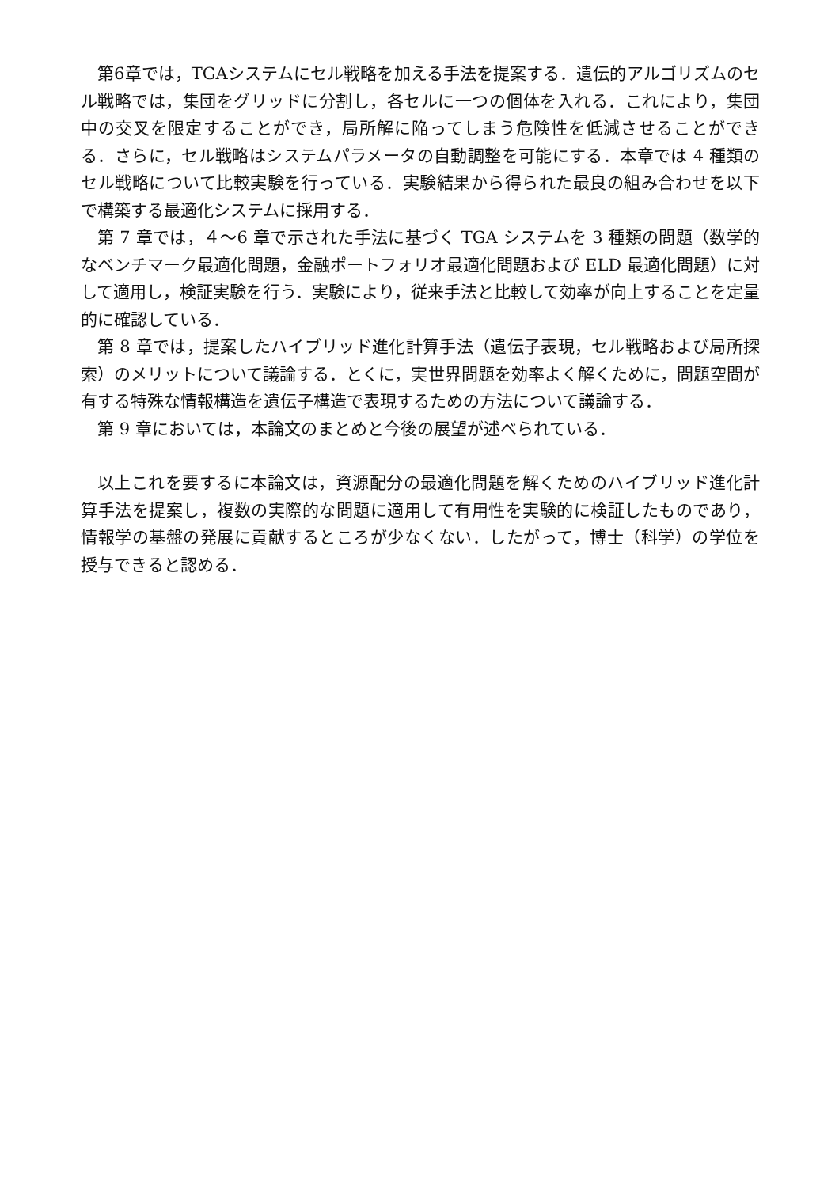第6章では，TGAシステムにセル戦略を加える手法を提案する．遺伝的アルゴリズムのセル戦略では，集団をグリッドに分割し，各セルに一つの個体を入れる．これにより，集団中の交叉を限定することができ，局所解に陥ってしまう危険性を低減させることができる．さらに，セル戦略はシステムパラメータの自動調整を可能にする．本章では 4 種類のセル戦略について比較実験を行っている．実験結果から得られた最良の組み合わせを以下で構築する最適化システムに採用する．
第 7 章では，４～6 章で示された手法に基づく TGA システムを 3 種類の問題（数学的なベンチマーク最適化問題，金融ポートフォリオ最適化問題および ELD 最適化問題）に対して適用し，検証実験を行う．実験により，従来手法と比較して効率が向上することを定量的に確認している．
第 8 章では，提案したハイブリッド進化計算手法（遺伝子表現，セル戦略および局所探索）のメリットについて議論する．とくに，実世界問題を効率よく解くために，問題空間が有する特殊な情報構造を遺伝子構造で表現するための方法について議論する．
第 9 章においては，本論文のまとめと今後の展望が述べられている．
以上これを要するに本論文は，資源配分の最適化問題を解くためのハイブリッド進化計算手法を提案し，複数の実際的な問題に適用して有用性を実験的に検証したものであり，情報学の基盤の発展に貢献するところが少なくない．したがって，博士（科学）の学位を授与できると認める．